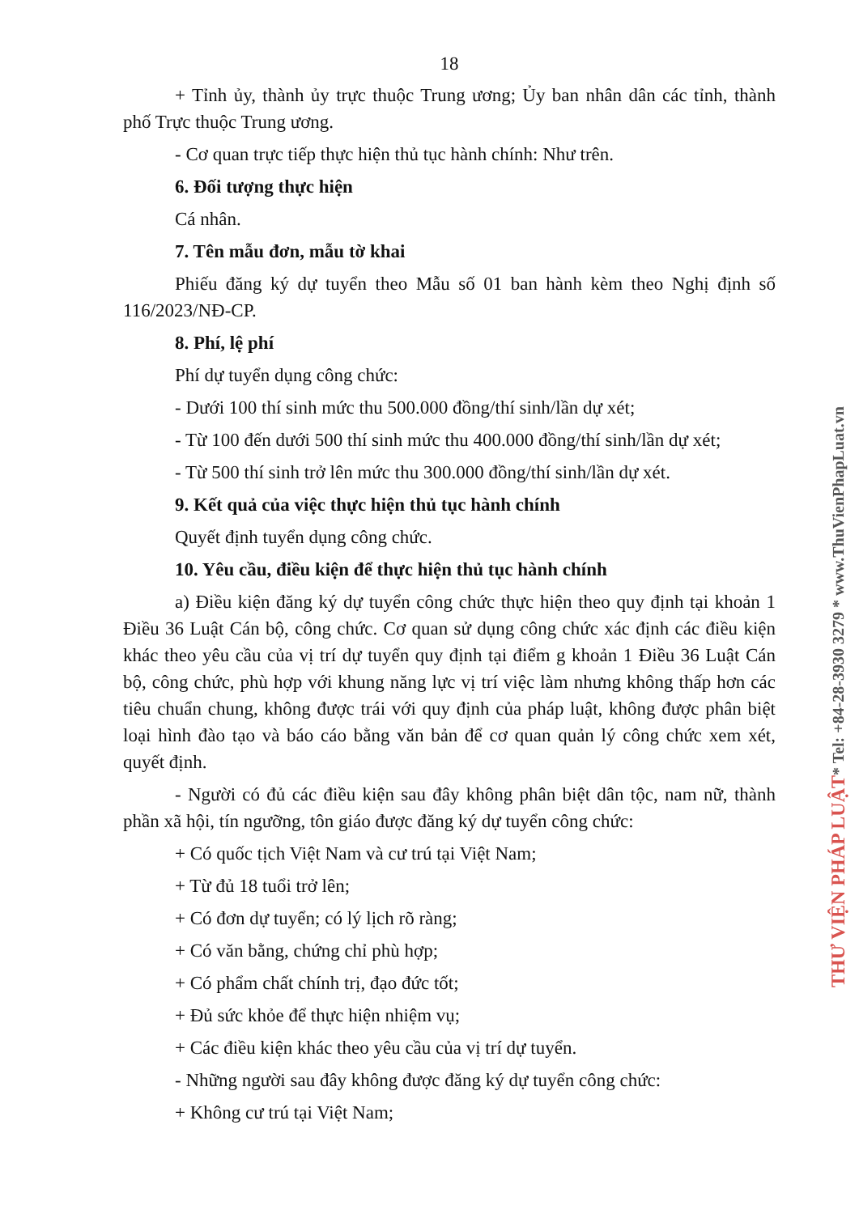18
+ Tỉnh ủy, thành ủy trực thuộc Trung ương; Ủy ban nhân dân các tỉnh, thành phố Trực thuộc Trung ương.
- Cơ quan trực tiếp thực hiện thủ tục hành chính: Như trên.
6. Đối tượng thực hiện
Cá nhân.
7. Tên mẫu đơn, mẫu tờ khai
Phiếu đăng ký dự tuyển theo Mẫu số 01 ban hành kèm theo Nghị định số 116/2023/NĐ-CP.
8. Phí, lệ phí
Phí dự tuyển dụng công chức:
- Dưới 100 thí sinh mức thu 500.000 đồng/thí sinh/lần dự xét;
- Từ 100 đến dưới 500 thí sinh mức thu 400.000 đồng/thí sinh/lần dự xét;
- Từ 500 thí sinh trở lên mức thu 300.000 đồng/thí sinh/lần dự xét.
9. Kết quả của việc thực hiện thủ tục hành chính
Quyết định tuyển dụng công chức.
10. Yêu cầu, điều kiện để thực hiện thủ tục hành chính
a) Điều kiện đăng ký dự tuyển công chức thực hiện theo quy định tại khoản 1 Điều 36 Luật Cán bộ, công chức. Cơ quan sử dụng công chức xác định các điều kiện khác theo yêu cầu của vị trí dự tuyển quy định tại điểm g khoản 1 Điều 36 Luật Cán bộ, công chức, phù hợp với khung năng lực vị trí việc làm nhưng không thấp hơn các tiêu chuẩn chung, không được trái với quy định của pháp luật, không được phân biệt loại hình đào tạo và báo cáo bằng văn bản để cơ quan quản lý công chức xem xét, quyết định.
- Người có đủ các điều kiện sau đây không phân biệt dân tộc, nam nữ, thành phần xã hội, tín ngưỡng, tôn giáo được đăng ký dự tuyển công chức:
+ Có quốc tịch Việt Nam và cư trú tại Việt Nam;
+ Từ đủ 18 tuổi trở lên;
+ Có đơn dự tuyển; có lý lịch rõ ràng;
+ Có văn bằng, chứng chỉ phù hợp;
+ Có phẩm chất chính trị, đạo đức tốt;
+ Đủ sức khỏe để thực hiện nhiệm vụ;
+ Các điều kiện khác theo yêu cầu của vị trí dự tuyển.
- Những người sau đây không được đăng ký dự tuyển công chức:
+ Không cư trú tại Việt Nam;
THƯ VIỆN PHÁP LUẬT* Tel: +84-28-3930 3279 * www.ThuVienPhapLuat.vn